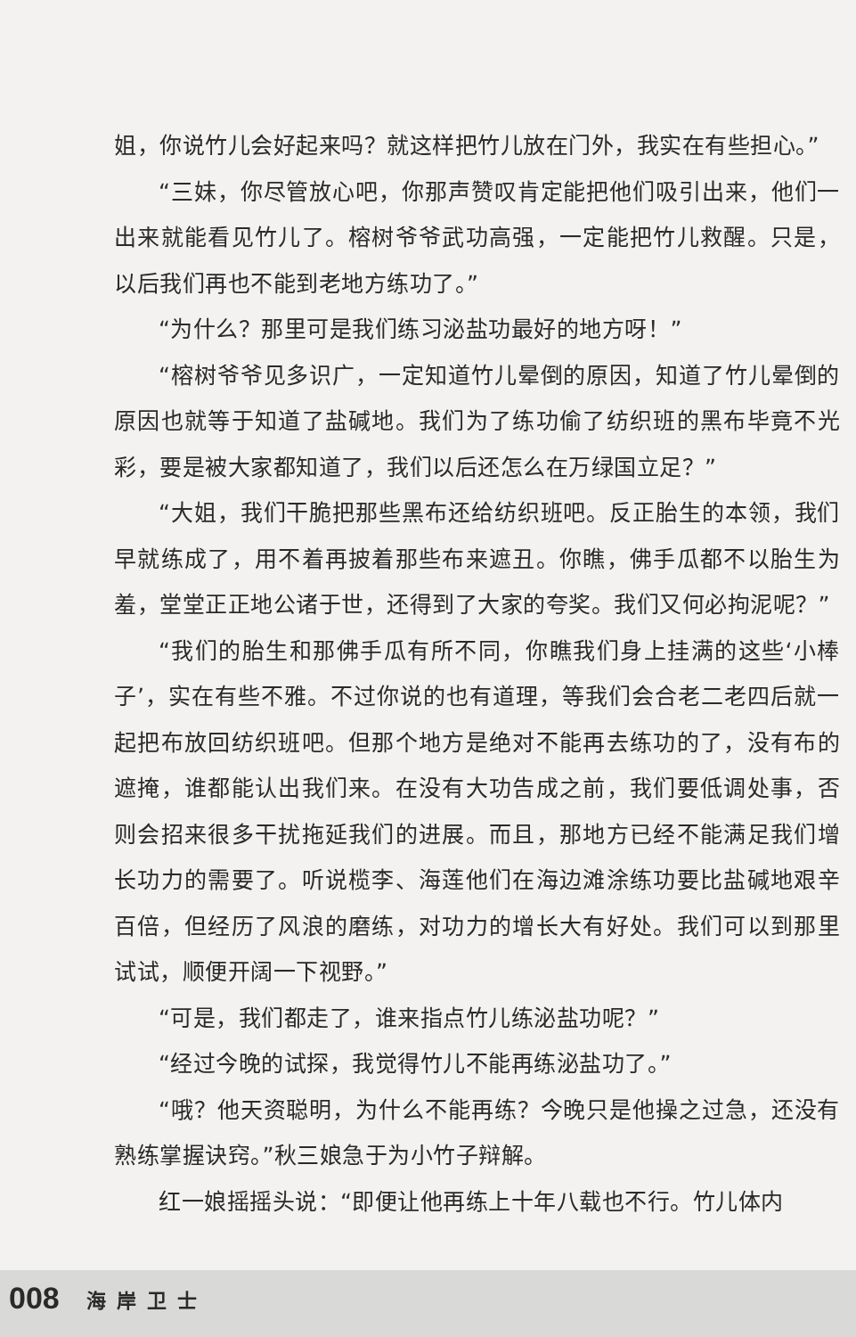姐，你说竹儿会好起来吗？就这样把竹儿放在门外，我实在有些担心。”
“三妹，你尽管放心吧，你那声赞叹肯定能把他们吸引出来，他们一出来就能看见竹儿了。榕树爷爷武功高强，一定能把竹儿救醒。只是，以后我们再也不能到老地方练功了。”
“为什么？那里可是我们练习泌盐功最好的地方呀！”
“榕树爷爷见多识广，一定知道竹儿晕倒的原因，知道了竹儿晕倒的原因也就等于知道了盐碱地。我们为了练功偷了纺织班的黑布毕竟不光彩，要是被大家都知道了，我们以后还怎么在万绿国立足？”
“大姐，我们干脆把那些黑布还给纺织班吧。反正胎生的本领，我们早就练成了，用不着再披着那些布来遮丑。你瞧，佛手瓜都不以胎生为羞，堂堂正正地公诸于世，还得到了大家的夸奖。我们又何必拘泥呢？”
“我们的胎生和那佛手瓜有所不同，你瞧我们身上挂满的这些‘小棒子’，实在有些不雅。不过你说的也有道理，等我们会合老二老四后就一起把布放回纺织班吧。但那个地方是绝对不能再去练功的了，没有布的遮掩，谁都能认出我们来。在没有大功告成之前，我们要低调处事，否则会招来很多干扰拖延我们的进展。而且，那地方已经不能满足我们增长功力的需要了。听说榄李、海莲他们在海边滩涂练功要比盐碱地艰辛百倍，但经历了风浪的磨练，对功力的增长大有好处。我们可以到那里试试，顺便开阔一下视野。”
“可是，我们都走了，谁来指点竹儿练泌盐功呢？”
“经过今晚的试探，我觉得竹儿不能再练泌盐功了。”
“哦？他天资聪明，为什么不能再练？今晚只是他操之过急，还没有熟练掌握诀窍。”秋三娘急于为小竹子辩解。
红一娘摇摇头说：“即便让他再练上十年八载也不行。竹儿体内
008 海岸卫士